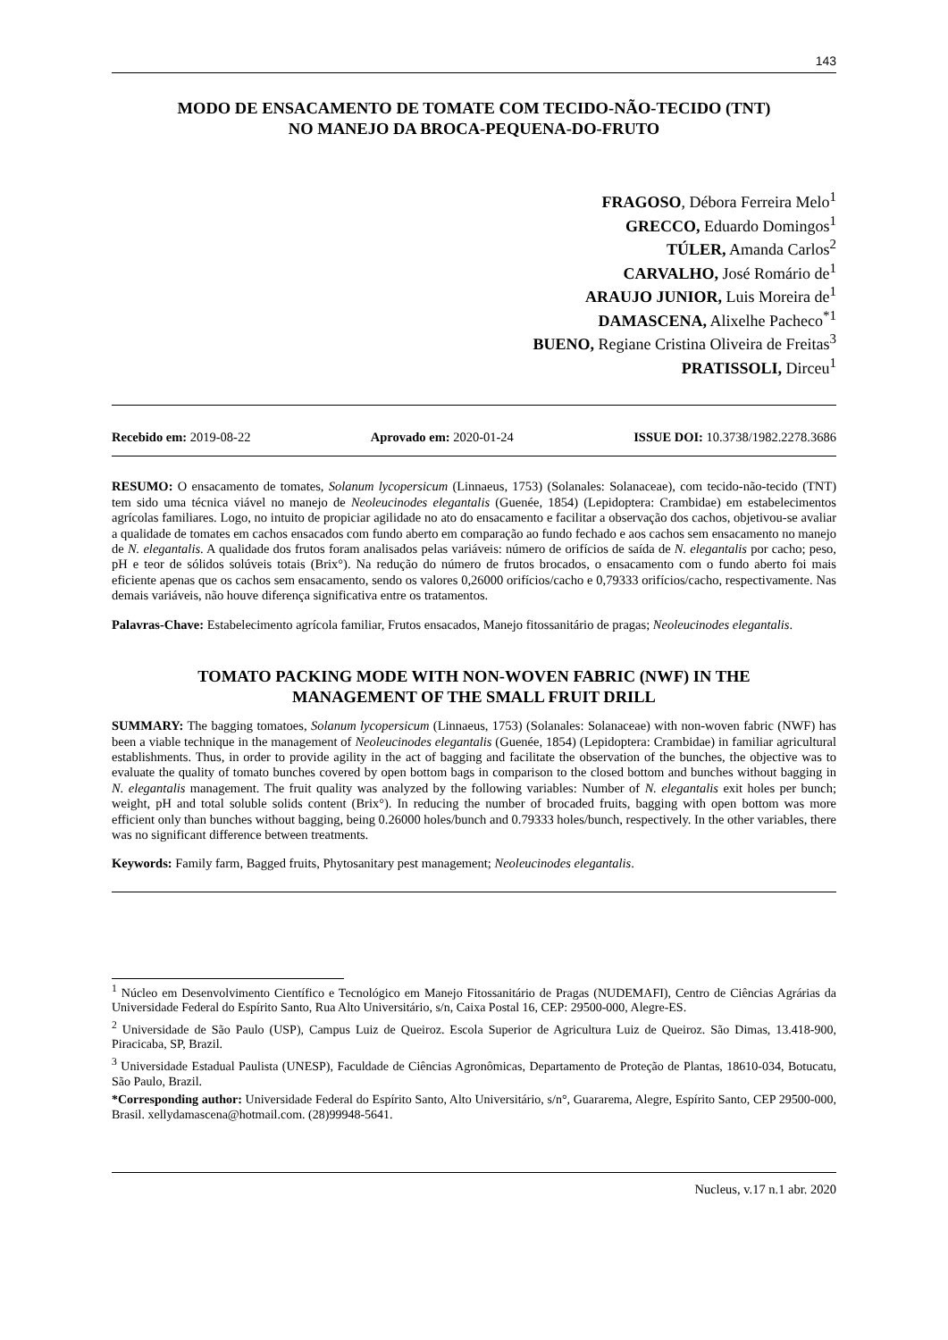143
MODO DE ENSACAMENTO DE TOMATE COM TECIDO-NÃO-TECIDO (TNT)
NO MANEJO DA BROCA-PEQUENA-DO-FRUTO
FRAGOSO, Débora Ferreira Melo<sup>1</sup>
GRECCO, Eduardo Domingos<sup>1</sup>
TÚLER, Amanda Carlos<sup>2</sup>
CARVALHO, José Romário de<sup>1</sup>
ARAUJO JUNIOR, Luis Moreira de<sup>1</sup>
DAMASCENA, Alixelhe Pacheco<sup>*1</sup>
BUENO, Regiane Cristina Oliveira de Freitas<sup>3</sup>
PRATISSOLI, Dirceu<sup>1</sup>
Recebido em: 2019-08-22 Aprovado em: 2020-01-24 ISSUE DOI: 10.3738/1982.2278.3686
RESUMO: O ensacamento de tomates, Solanum lycopersicum (Linnaeus, 1753) (Solanales: Solanaceae), com tecido-não-tecido (TNT) tem sido uma técnica viável no manejo de Neoleucinodes elegantalis (Guenée, 1854) (Lepidoptera: Crambidae) em estabelecimentos agrícolas familiares. Logo, no intuito de propiciar agilidade no ato do ensacamento e facilitar a observação dos cachos, objetivou-se avaliar a qualidade de tomates em cachos ensacados com fundo aberto em comparação ao fundo fechado e aos cachos sem ensacamento no manejo de N. elegantalis. A qualidade dos frutos foram analisados pelas variáveis: número de orifícios de saída de N. elegantalis por cacho; peso, pH e teor de sólidos solúveis totais (Brix°). Na redução do número de frutos brocados, o ensacamento com o fundo aberto foi mais eficiente apenas que os cachos sem ensacamento, sendo os valores 0,26000 orifícios/cacho e 0,79333 orifícios/cacho, respectivamente. Nas demais variáveis, não houve diferença significativa entre os tratamentos.
Palavras-Chave: Estabelecimento agrícola familiar, Frutos ensacados, Manejo fitossanitário de pragas; Neoleucinodes elegantalis.
TOMATO PACKING MODE WITH NON-WOVEN FABRIC (NWF) IN THE
MANAGEMENT OF THE SMALL FRUIT DRILL
SUMMARY: The bagging tomatoes, Solanum lycopersicum (Linnaeus, 1753) (Solanales: Solanaceae) with non-woven fabric (NWF) has been a viable technique in the management of Neoleucinodes elegantalis (Guenée, 1854) (Lepidoptera: Crambidae) in familiar agricultural establishments. Thus, in order to provide agility in the act of bagging and facilitate the observation of the bunches, the objective was to evaluate the quality of tomato bunches covered by open bottom bags in comparison to the closed bottom and bunches without bagging in N. elegantalis management. The fruit quality was analyzed by the following variables: Number of N. elegantalis exit holes per bunch; weight, pH and total soluble solids content (Brix°). In reducing the number of brocaded fruits, bagging with open bottom was more efficient only than bunches without bagging, being 0.26000 holes/bunch and 0.79333 holes/bunch, respectively. In the other variables, there was no significant difference between treatments.
Keywords: Family farm, Bagged fruits, Phytosanitary pest management; Neoleucinodes elegantalis.
<sup>1</sup> Núcleo em Desenvolvimento Científico e Tecnológico em Manejo Fitossanitário de Pragas (NUDEMAFI), Centro de Ciências Agrárias da Universidade Federal do Espírito Santo, Rua Alto Universitário, s/n, Caixa Postal 16, CEP: 29500-000, Alegre-ES.
<sup>2</sup> Universidade de São Paulo (USP), Campus Luiz de Queiroz. Escola Superior de Agricultura Luiz de Queiroz. São Dimas, 13.418-900, Piracicaba, SP, Brazil.
<sup>3</sup> Universidade Estadual Paulista (UNESP), Faculdade de Ciências Agronômicas, Departamento de Proteção de Plantas, 18610-034, Botucatu, São Paulo, Brazil.
*Corresponding author: Universidade Federal do Espírito Santo, Alto Universitário, s/n°, Guararema, Alegre, Espírito Santo, CEP 29500-000, Brasil. xellydamascena@hotmail.com. (28)99948-5641.
Nucleus, v.17 n.1 abr. 2020